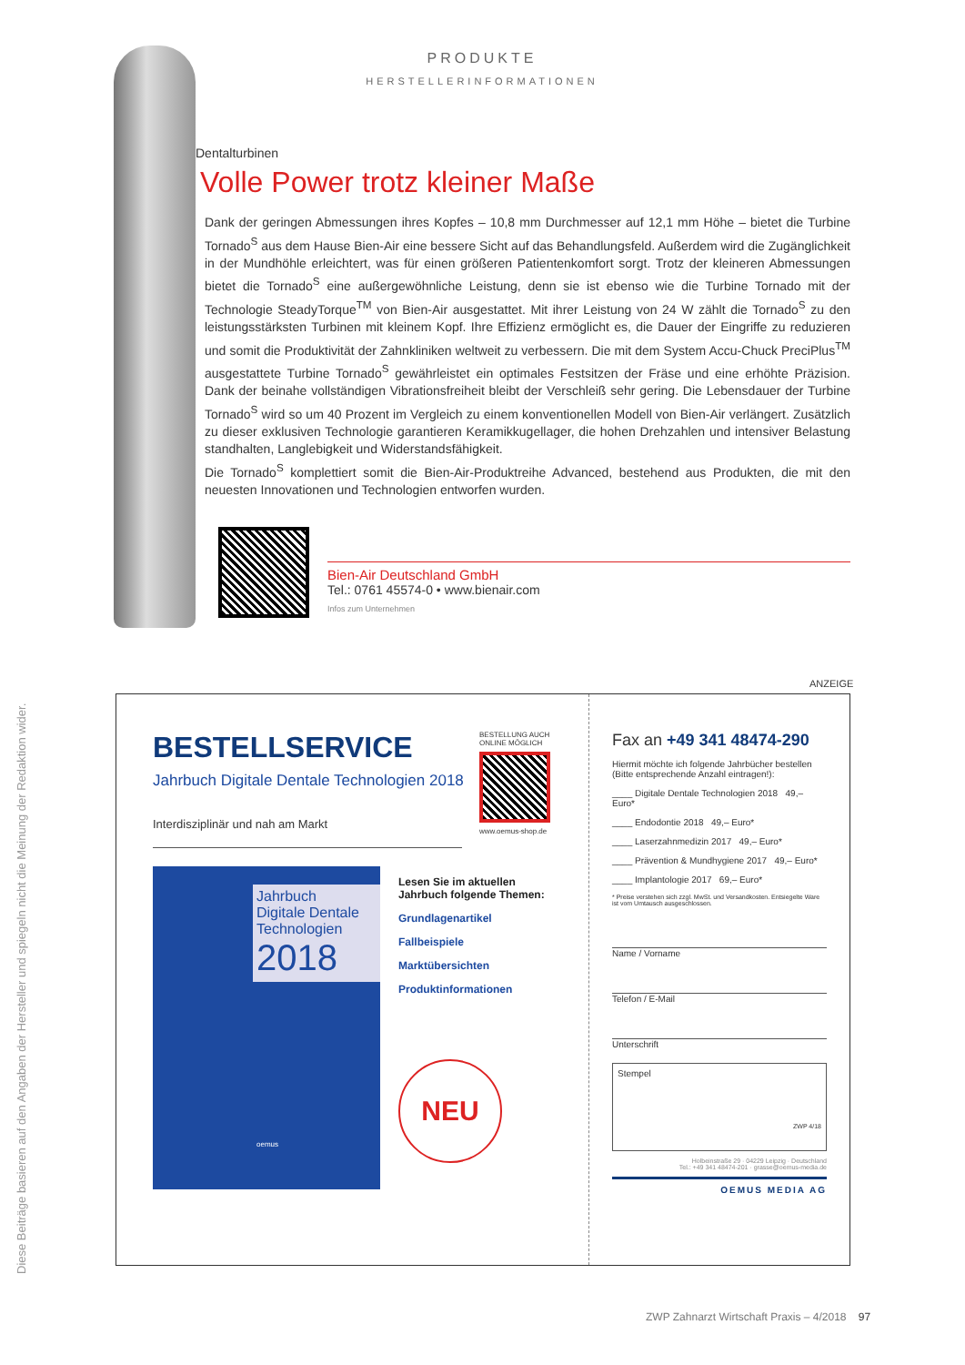PRODUKTE
HERSTELLERINFORMATIONEN
Dentalturbinen
Volle Power trotz kleiner Maße
Dank der geringen Abmessungen ihres Kopfes – 10,8 mm Durchmesser auf 12,1 mm Höhe – bietet die Turbine Tornado<sup>S</sup> aus dem Hause Bien-Air eine bessere Sicht auf das Behandlungsfeld. Außerdem wird die Zugänglichkeit in der Mundhöhle erleichtert, was für einen größeren Patientenkomfort sorgt. Trotz der kleineren Abmessungen bietet die Tornado<sup>S</sup> eine außergewöhnliche Leistung, denn sie ist ebenso wie die Turbine Tornado mit der Technologie SteadyTorque<sup>TM</sup> von Bien-Air ausgestattet. Mit ihrer Leistung von 24 W zählt die Tornado<sup>S</sup> zu den leistungsstärksten Turbinen mit kleinem Kopf. Ihre Effizienz ermöglicht es, die Dauer der Eingriffe zu reduzieren und somit die Produktivität der Zahnkliniken weltweit zu verbessern. Die mit dem System Accu-Chuck PreciPlus<sup>TM</sup> ausgestattete Turbine Tornado<sup>S</sup> gewährleistet ein optimales Festsitzen der Fräse und eine erhöhte Präzision. Dank der beinahe vollständigen Vibrationsfreiheit bleibt der Verschleiß sehr gering. Die Lebensdauer der Turbine Tornado<sup>S</sup> wird so um 40 Prozent im Vergleich zu einem konventionellen Modell von Bien-Air verlängert. Zusätzlich zu dieser exklusiven Technologie garantieren Keramikkugellager, die hohen Drehzahlen und intensiver Belastung standhalten, Langlebigkeit und Widerstandsfähigkeit.
Die Tornado<sup>S</sup> komplettiert somit die Bien-Air-Produktreihe Advanced, bestehend aus Produkten, die mit den neuesten Innovationen und Technologien entworfen wurden.
Bien-Air Deutschland GmbH
Tel.: 0761 45574-0 • www.bienair.com
Infos zum Unternehmen
Diese Beiträge basieren auf den Angaben der Hersteller und spiegeln nicht die Meinung der Redaktion wider.
ANZEIGE
BESTELLUNG AUCH ONLINE MÖGLICH
www.oemus-shop.de
BESTELLSERVICE
Jahrbuch Digitale Dentale Technologien 2018
Interdisziplinär und nah am Markt
Jahrbuch
Digitale Dentale
Technologien
2018
oemus
Lesen Sie im aktuellen Jahrbuch folgende Themen:
Grundlagenartikel
Fallbeispiele
Marktübersichten
Produktinformationen
NEU
Fax an +49 341 48474-290
Hiermit möchte ich folgende Jahrbücher bestellen (Bitte entsprechende Anzahl eintragen!):
____ Digitale Dentale Technologien 2018 49,– Euro*
____ Endodontie 2018 49,– Euro*
____ Laserzahnmedizin 2017 49,– Euro*
____ Prävention & Mundhygiene 2017 49,– Euro*
____ Implantologie 2017 69,– Euro*
* Preise verstehen sich zzgl. MwSt. und Versandkosten. Entsiegelte Ware ist vom Umtausch ausgeschlossen.
Name / Vorname
Telefon / E-Mail
Unterschrift
Stempel ZWP 4/18
Holbeinstraße 29 · 04229 Leipzig · Deutschland
Tel.: +49 341 48474-201 · grasse@oemus-media.de
OEMUS MEDIA AG
ZWP Zahnarzt Wirtschaft Praxis – 4/2018 97